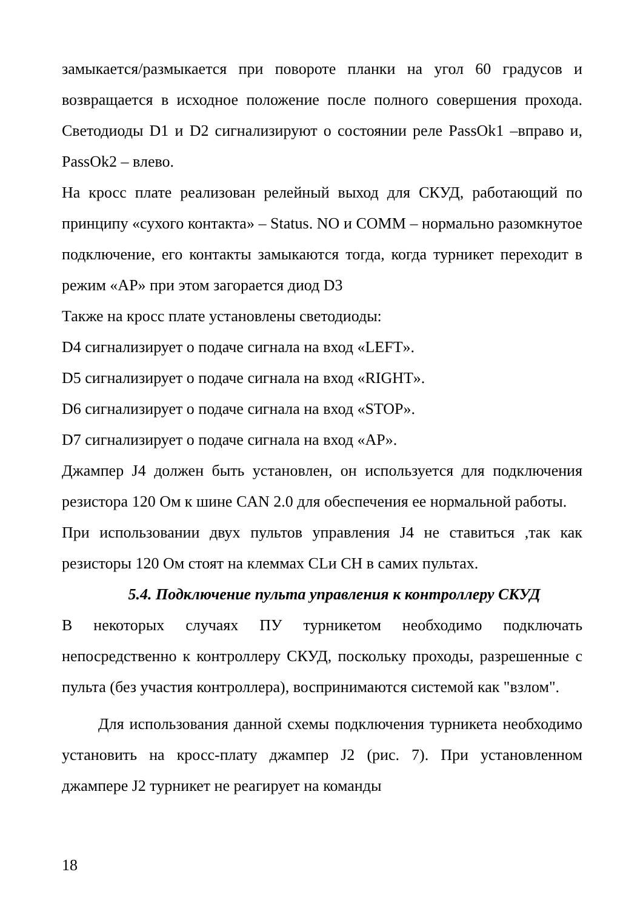замыкается/размыкается при повороте планки на угол 60 градусов и возвращается в исходное положение после полного совершения прохода. Светодиоды D1 и D2 сигнализируют о состоянии реле PassOk1 –вправо и, PassOk2 – влево.
На кросс плате реализован релейный выход для СКУД, работающий по принципу «сухого контакта» – Status. NO и COMM – нормально разомкнутое подключение, его контакты замыкаются тогда, когда турникет переходит в режим «AP» при этом загорается диод D3
Также на кросс плате установлены светодиоды:
D4 сигнализирует о подаче сигнала на вход «LEFT».
D5 сигнализирует о подаче сигнала на вход «RIGHT».
D6 сигнализирует о подаче сигнала на вход «STOP».
D7 сигнализирует о подаче сигнала на вход «AP».
Джампер J4 должен быть установлен, он используется для подключения резистора 120 Ом к шине CAN 2.0 для обеспечения ее нормальной работы.
При использовании двух пультов управления J4 не ставиться ,так как резисторы 120 Ом стоят на клеммах CLи CH в самих пультах.
5.4. Подключение пульта управления к контроллеру СКУД
В некоторых случаях ПУ турникетом необходимо подключать непосредственно к контроллеру СКУД, поскольку проходы, разрешенные с пульта (без участия контроллера), воспринимаются системой как "взлом".
Для использования данной схемы подключения турникета необходимо установить на кросс-плату джампер J2 (рис. 7). При установленном джампере J2 турникет не реагирует на команды
18